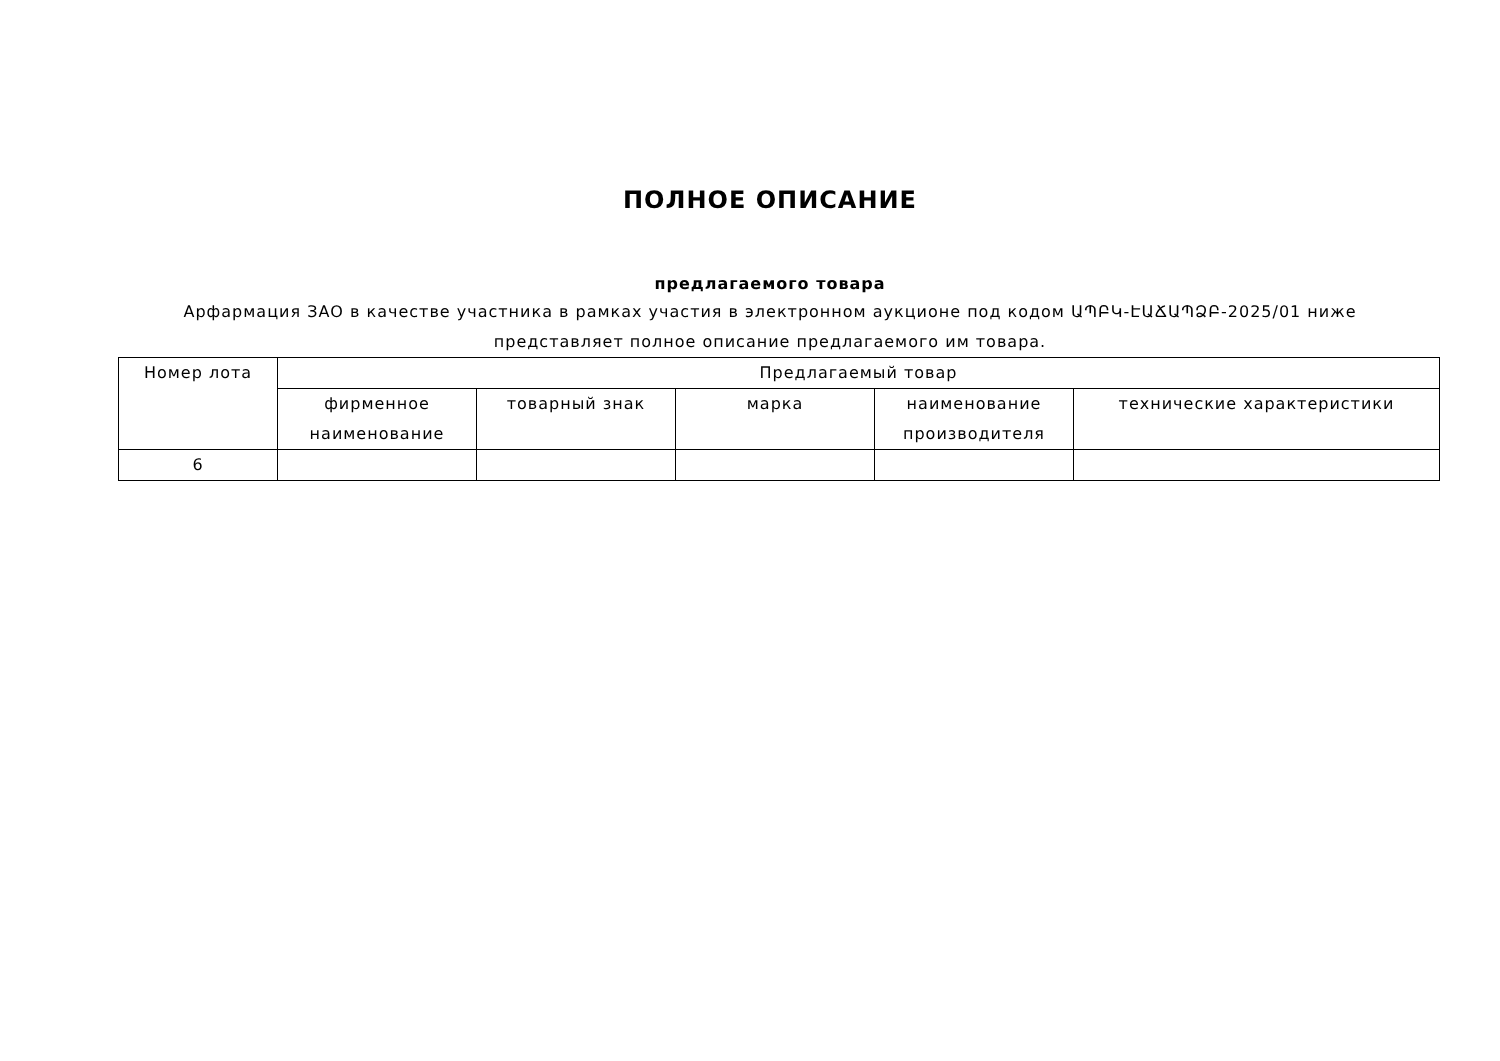ПОЛНОЕ ОПИСАНИЕ
предлагаемого товара
Арфармация ЗАО в качестве участника в рамках участия в электронном аукционе под кодом ԱՊԲԿ-ԷԱՃԱՊՁԲ-2025/01 ниже представляет полное описание предлагаемого им товара.
| Номер лота | Предлагаемый товар | | | | |
| --- | --- | --- | --- | --- | --- |
| | фирменное наименование | товарный знак | марка | наименование производителя | технические характеристики |
| 6 | | | | | |